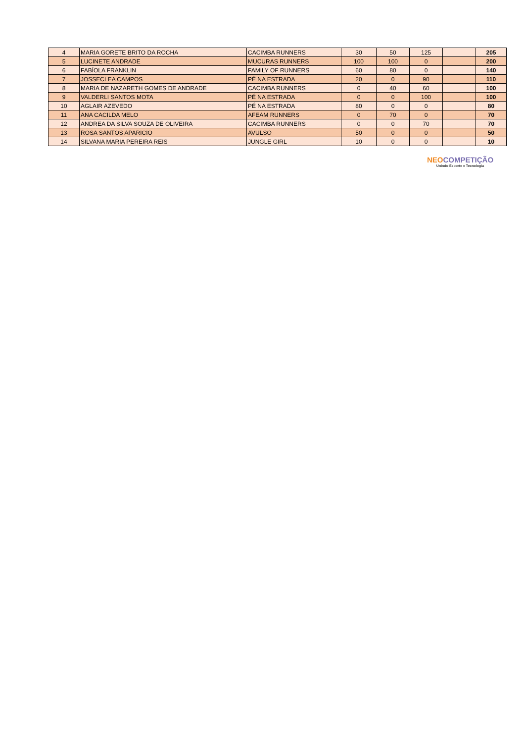| 4 | MARIA GORETE BRITO DA ROCHA | CACIMBA RUNNERS | 30 | 50 | 125 | | 205 |
| 5 | LUCINETE ANDRADE | MUCURAS RUNNERS | 100 | 100 | 0 | | 200 |
| 6 | FABÍOLA FRANKLIN | FAMILY OF RUNNERS | 60 | 80 | 0 | | 140 |
| 7 | JOSSECLEA CAMPOS | PÉ NA ESTRADA | 20 | 0 | 90 | | 110 |
| 8 | MARIA DE NAZARETH GOMES DE ANDRADE | CACIMBA RUNNERS | 0 | 40 | 60 | | 100 |
| 9 | VALDERLI SANTOS MOTA | PÉ NA ESTRADA | 0 | 0 | 100 | | 100 |
| 10 | AGLAIR AZEVEDO | PÉ NA ESTRADA | 80 | 0 | 0 | | 80 |
| 11 | ANA CACILDA MELO | AFEAM RUNNERS | 0 | 70 | 0 | | 70 |
| 12 | ANDREA DA SILVA SOUZA DE OLIVEIRA | CACIMBA RUNNERS | 0 | 0 | 70 | | 70 |
| 13 | ROSA SANTOS APARICIO | AVULSO | 50 | 0 | 0 | | 50 |
| 14 | SILVANA MARIA PEREIRA REIS | JUNGLE GIRL | 10 | 0 | 0 | | 10 |
NEO COMPETIÇÃO
Unindo Esporte e Tecnologia